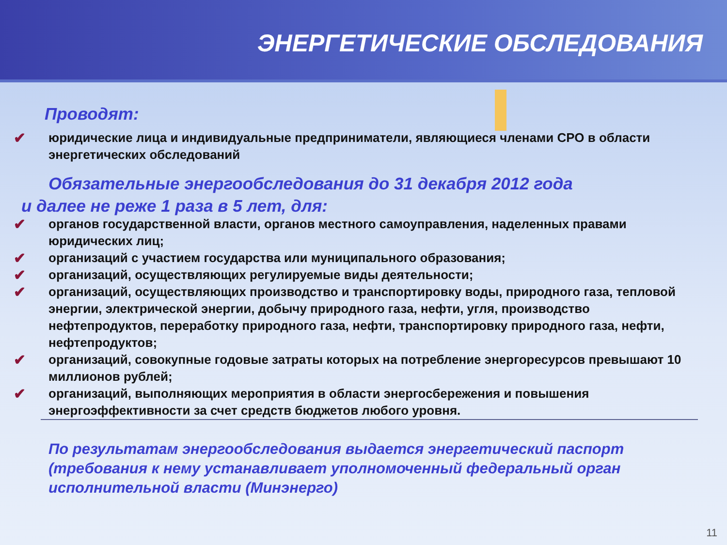ЭНЕРГЕТИЧЕСКИЕ ОБСЛЕДОВАНИЯ
Проводят:
✔ юридические лица и индивидуальные предприниматели, являющиеся членами СРО в области энергетических обследований
Обязательные энергообследования до 31 декабря 2012 года
и далее не реже 1 раза в 5 лет, для:
✔ органов государственной власти, органов местного самоуправления, наделенных правами юридических лиц;
✔ организаций с участием государства или муниципального образования;
✔ организаций, осуществляющих регулируемые виды деятельности;
✔ организаций, осуществляющих производство и транспортировку воды, природного газа, тепловой энергии, электрической энергии, добычу природного газа, нефти, угля, производство нефтепродуктов, переработку природного газа, нефти, транспортировку природного газа, нефти, нефтепродуктов;
✔ организаций, совокупные годовые затраты которых на потребление энергоресурсов превышают 10 миллионов рублей;
✔ организаций, выполняющих мероприятия в области энергосбережения и повышения энергоэффективности за счет средств бюджетов любого уровня.
По результатам энергообследования выдается энергетический паспорт (требования к нему устанавливает уполномоченный федеральный орган исполнительной власти (Минэнерго)
11